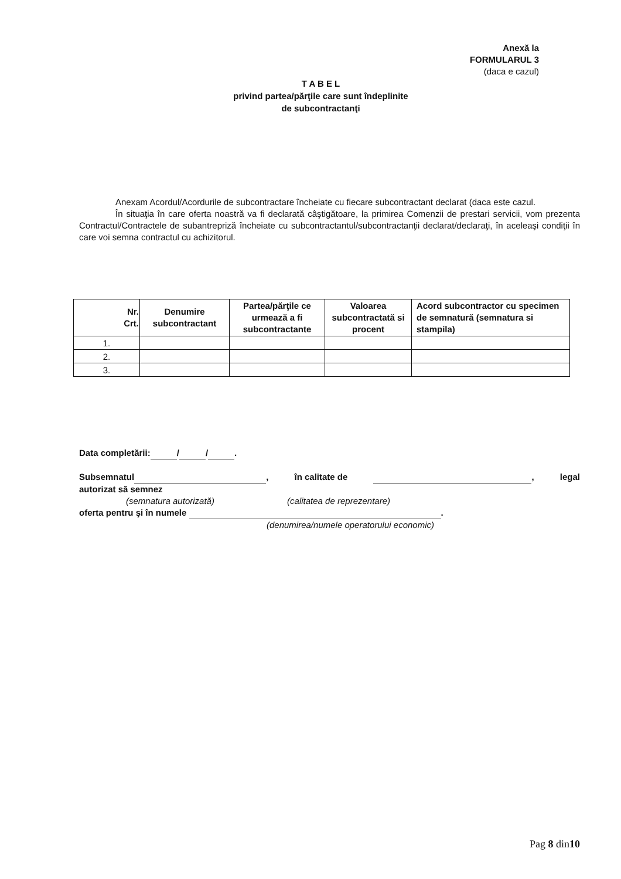Anexă la
FORMULARUL 3
(daca e cazul)
T A B E L
privind partea/părţile care sunt îndeplinite
de subcontractanţi
Anexam Acordul/Acordurile de subcontractare încheiate cu fiecare subcontractant declarat (daca este cazul.
În situaţia în care oferta noastră va fi declarată câştigătoare, la primirea Comenzii de prestari servicii, vom prezenta Contractul/Contractele de subantrepriză încheiate cu subcontractantul/subcontractanţii declarat/declaraţi, în aceleaşi condiţii în care voi semna contractul cu achizitorul.
| Nr. Crt. | Denumire subcontractant | Partea/părţile ce urmează a fi subcontractante | Valoarea subcontractată si procent | Acord subcontractor cu specimen de semnatură (semnatura si stampila) |
| --- | --- | --- | --- | --- |
| 1. | | | | |
| 2. | | | | |
| 3. | | | | |
Data completării: / / .
Subsemnatul , în calitate de , legal
autorizat să semnez
(semnatura autorizată) (calitatea de reprezentare)
oferta pentru şi în numele .
(denumirea/numele operatorului economic)
Pag 8 din10